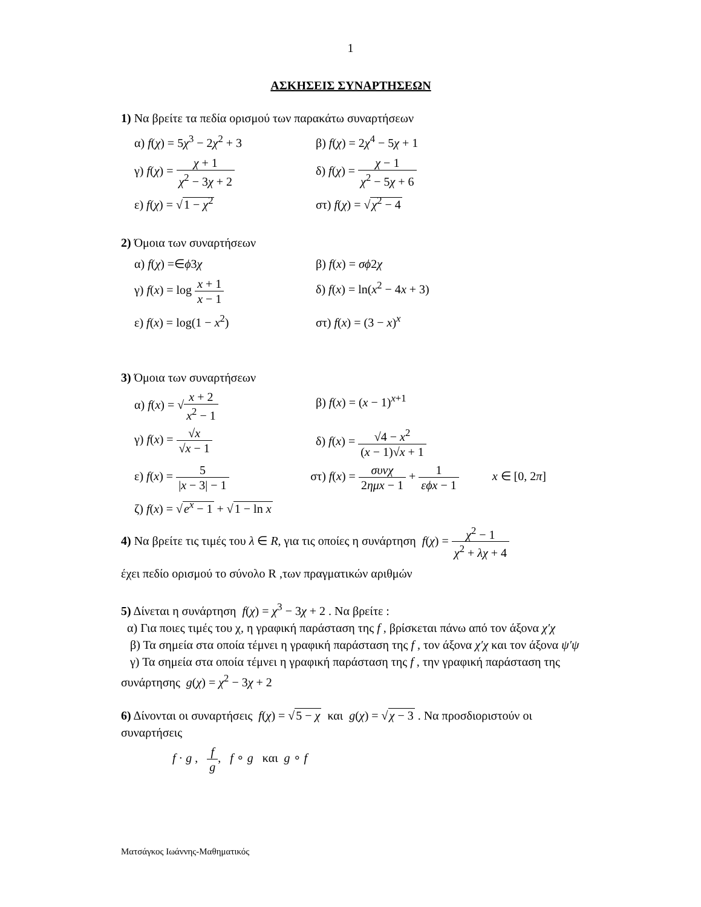1
ΑΣΚΗΣΕΙΣ ΣΥΝΑΡΤΗΣΕΩΝ
1) Να βρείτε τα πεδία ορισμού των παρακάτω συναρτήσεων
α) f(χ) = 5χ<sup>3</sup> − 2χ<sup>2</sup> + 3 β) f(χ) = 2χ<sup>4</sup> − 5χ + 1
γ) f(χ) = χ + 1 χ<sup>2</sup> − 3χ + 2
δ) f(χ) = χ − 1 χ<sup>2</sup> − 5χ + 6
ε) f(χ) = √1 − χ<sup>2</sup> στ) f(χ) = √χ<sup>2</sup> − 4
2) Όμοια των συναρτήσεων
α) f(χ) =∈ϕ3χ β) f(x) = σϕ2χ
γ) f(x) = log x + 1 x − 1
δ) f(x) = ln(x<sup>2</sup> − 4x + 3)
ε) f(x) = log(1 − x<sup>2</sup>) στ) f(x) = (3 − x)<sup>x</sup>
3) Όμοια των συναρτήσεων
α) f(x) = √x + 2 x<sup>2</sup> − 1
β) f(x) = (x − 1)<sup>x+1</sup>
γ) f(x) = √x √x − 1
δ) f(x) = √4 − x<sup>2</sup> (x − 1)√x + 1
ε) f(x) = 5 |x − 3| − 1
στ) f(x) = συνχ 2ημx − 1 + 1 εϕx − 1 x ∈ [0, 2π]
ζ) f(x) = √e<sup>x</sup> − 1 + √1 − ln x
4) Να βρείτε τις τιμές του λ ∈ R, για τις οποίες η συνάρτηση f(χ) = χ<sup>2</sup> − 1 χ<sup>2</sup> + λχ + 4
έχει πεδίο ορισμού το σύνολο R ,των πραγματικών αριθμών
5) Δίνεται η συνάρτηση f(χ) = χ<sup>3</sup> − 3χ + 2 . Να βρείτε :
α) Για ποιες τιμές του χ, η γραφική παράσταση της f , βρίσκεται πάνω από τον άξονα χ′χ
β) Τα σημεία στα οποία τέμνει η γραφική παράσταση της f , τον άξονα χ′χ και τον άξονα ψ′ψ
γ) Τα σημεία στα οποία τέμνει η γραφική παράσταση της f , την γραφική παράσταση της συνάρτησης g(χ) = χ<sup>2</sup> − 3χ + 2
6) Δίνονται οι συναρτήσεις f(χ) = √5 − χ και g(χ) = √χ − 3 . Να προσδιοριστούν οι συναρτήσεις
f · g , f g, f ∘ g και g ∘ f
Ματσάγκος Ιωάννης-Μαθηματικός